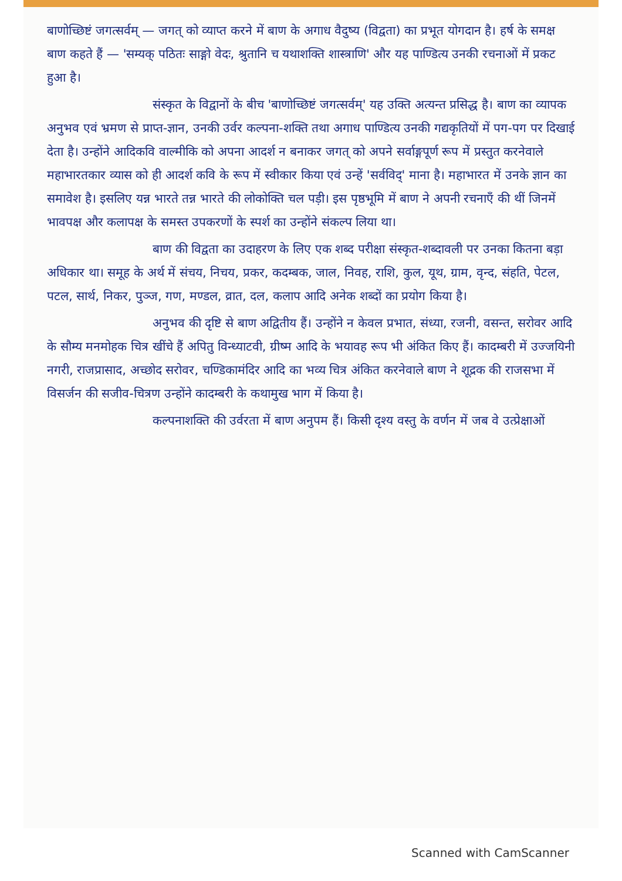बाणोच्छिष्टं जगत्सर्वम् — जगत् को व्याप्त करने में बाण के अगाध वैदुष्य (विद्वता) का प्रभूत योगदान है। हर्ष के समक्ष बाण कहते हैं — 'सम्यक् पठितः साङ्गो वेदः, श्रुतानि च यथाशक्ति शास्त्राणि' और यह पाण्डित्य उनकी रचनाओं में प्रकट हुआ है।
संस्कृत के विद्वानों के बीच 'बाणोच्छिष्टं जगत्सर्वम्' यह उक्ति अत्यन्त प्रसिद्ध है। बाण का व्यापक अनुभव एवं भ्रमण से प्राप्त-ज्ञान, उनकी उर्वर कल्पना-शक्ति तथा अगाध पाण्डित्य उनकी गद्यकृतियों में पग-पग पर दिखाई देता है। उन्होंने आदिकवि वाल्मीकि को अपना आदर्श न बनाकर जगत् को अपने सर्वाङ्गपूर्ण रूप में प्रस्तुत करनेवाले महाभारतकार व्यास को ही आदर्श कवि के रूप में स्वीकार किया एवं उन्हें 'सर्वविद्' माना है। महाभारत में उनके ज्ञान का समावेश है। इसलिए यन्न भारते तन्न भारते की लोकोक्ति चल पड़ी। इस पृष्ठभूमि में बाण ने अपनी रचनाएँ की थीं जिनमें भावपक्ष और कलापक्ष के समस्त उपकरणों के स्पर्श का उन्होंने संकल्प लिया था।
बाण की विद्वता का उदाहरण के लिए एक शब्द परीक्षा संस्कृत-शब्दावली पर उनका कितना बड़ा अधिकार था। समूह के अर्थ में संचय, निचय, प्रकर, कदम्बक, जाल, निवह, राशि, कुल, यूथ, ग्राम, वृन्द, संहति, पेटल, पटल, सार्थ, निकर, पुञ्ज, गण, मण्डल, व्रात, दल, कलाप आदि अनेक शब्दों का प्रयोग किया है।
अनुभव की दृष्टि से बाण अद्वितीय हैं। उन्होंने न केवल प्रभात, संध्या, रजनी, वसन्त, सरोवर आदि के सौम्य मनमोहक चित्र खींचे हैं अपितु विन्ध्याटवी, ग्रीष्म आदि के भयावह रूप भी अंकित किए हैं। कादम्बरी में उज्जयिनी नगरी, राजप्रासाद, अच्छोद सरोवर, चण्डिकामंदिर आदि का भव्य चित्र अंकित करनेवाले बाण ने शूद्रक की राजसभा में विसर्जन की सजीव-चित्रण उन्होंने कादम्बरी के कथामुख भाग में किया है।
कल्पनाशक्ति की उर्वरता में बाण अनुपम हैं। किसी दृश्य वस्तु के वर्णन में जब वे उत्प्रेक्षाओं
Scanned with CamScanner